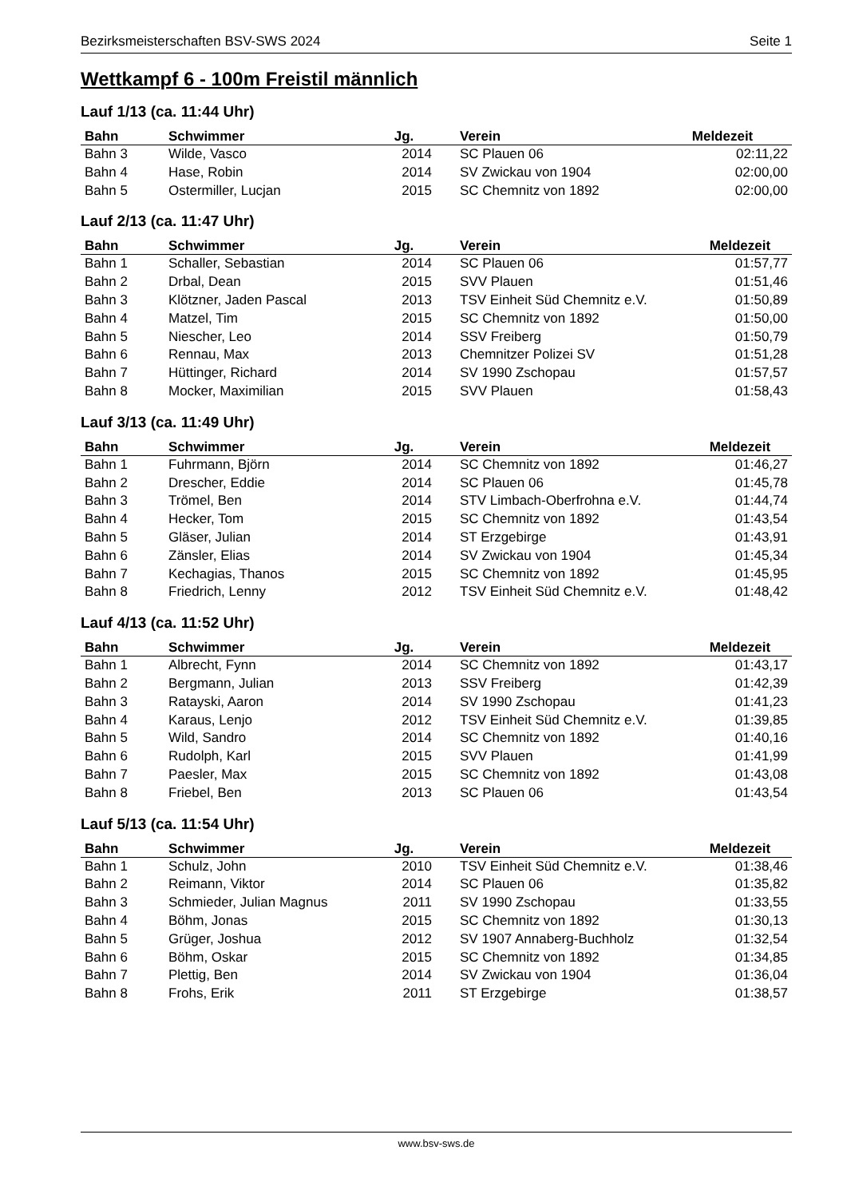Bezirksmeisterschaften BSV-SWS 2024 Seite 1
Wettkampf 6 - 100m Freistil männlich
Lauf 1/13 (ca. 11:44 Uhr)
| Bahn | Schwimmer | Jg. | Verein | Meldezeit |
| --- | --- | --- | --- | --- |
| Bahn 3 | Wilde, Vasco | 2014 | SC Plauen 06 | 02:11,22 |
| Bahn 4 | Hase, Robin | 2014 | SV Zwickau von 1904 | 02:00,00 |
| Bahn 5 | Ostermiller, Lucjan | 2015 | SC Chemnitz von 1892 | 02:00,00 |
Lauf 2/13 (ca. 11:47 Uhr)
| Bahn | Schwimmer | Jg. | Verein | Meldezeit |
| --- | --- | --- | --- | --- |
| Bahn 1 | Schaller, Sebastian | 2014 | SC Plauen 06 | 01:57,77 |
| Bahn 2 | Drbal, Dean | 2015 | SVV Plauen | 01:51,46 |
| Bahn 3 | Klötzner, Jaden Pascal | 2013 | TSV Einheit Süd Chemnitz e.V. | 01:50,89 |
| Bahn 4 | Matzel, Tim | 2015 | SC Chemnitz von 1892 | 01:50,00 |
| Bahn 5 | Niescher, Leo | 2014 | SSV Freiberg | 01:50,79 |
| Bahn 6 | Rennau, Max | 2013 | Chemnitzer Polizei SV | 01:51,28 |
| Bahn 7 | Hüttinger, Richard | 2014 | SV 1990 Zschopau | 01:57,57 |
| Bahn 8 | Mocker, Maximilian | 2015 | SVV Plauen | 01:58,43 |
Lauf 3/13 (ca. 11:49 Uhr)
| Bahn | Schwimmer | Jg. | Verein | Meldezeit |
| --- | --- | --- | --- | --- |
| Bahn 1 | Fuhrmann, Björn | 2014 | SC Chemnitz von 1892 | 01:46,27 |
| Bahn 2 | Drescher, Eddie | 2014 | SC Plauen 06 | 01:45,78 |
| Bahn 3 | Trömel, Ben | 2014 | STV Limbach-Oberfrohna e.V. | 01:44,74 |
| Bahn 4 | Hecker, Tom | 2015 | SC Chemnitz von 1892 | 01:43,54 |
| Bahn 5 | Gläser, Julian | 2014 | ST Erzgebirge | 01:43,91 |
| Bahn 6 | Zänsler, Elias | 2014 | SV Zwickau von 1904 | 01:45,34 |
| Bahn 7 | Kechagias, Thanos | 2015 | SC Chemnitz von 1892 | 01:45,95 |
| Bahn 8 | Friedrich, Lenny | 2012 | TSV Einheit Süd Chemnitz e.V. | 01:48,42 |
Lauf 4/13 (ca. 11:52 Uhr)
| Bahn | Schwimmer | Jg. | Verein | Meldezeit |
| --- | --- | --- | --- | --- |
| Bahn 1 | Albrecht, Fynn | 2014 | SC Chemnitz von 1892 | 01:43,17 |
| Bahn 2 | Bergmann, Julian | 2013 | SSV Freiberg | 01:42,39 |
| Bahn 3 | Ratayski, Aaron | 2014 | SV 1990 Zschopau | 01:41,23 |
| Bahn 4 | Karaus, Lenjo | 2012 | TSV Einheit Süd Chemnitz e.V. | 01:39,85 |
| Bahn 5 | Wild, Sandro | 2014 | SC Chemnitz von 1892 | 01:40,16 |
| Bahn 6 | Rudolph, Karl | 2015 | SVV Plauen | 01:41,99 |
| Bahn 7 | Paesler, Max | 2015 | SC Chemnitz von 1892 | 01:43,08 |
| Bahn 8 | Friebel, Ben | 2013 | SC Plauen 06 | 01:43,54 |
Lauf 5/13 (ca. 11:54 Uhr)
| Bahn | Schwimmer | Jg. | Verein | Meldezeit |
| --- | --- | --- | --- | --- |
| Bahn 1 | Schulz, John | 2010 | TSV Einheit Süd Chemnitz e.V. | 01:38,46 |
| Bahn 2 | Reimann, Viktor | 2014 | SC Plauen 06 | 01:35,82 |
| Bahn 3 | Schmieder, Julian Magnus | 2011 | SV 1990 Zschopau | 01:33,55 |
| Bahn 4 | Böhm, Jonas | 2015 | SC Chemnitz von 1892 | 01:30,13 |
| Bahn 5 | Grüger, Joshua | 2012 | SV 1907 Annaberg-Buchholz | 01:32,54 |
| Bahn 6 | Böhm, Oskar | 2015 | SC Chemnitz von 1892 | 01:34,85 |
| Bahn 7 | Plettig, Ben | 2014 | SV Zwickau von 1904 | 01:36,04 |
| Bahn 8 | Frohs, Erik | 2011 | ST Erzgebirge | 01:38,57 |
www.bsv-sws.de